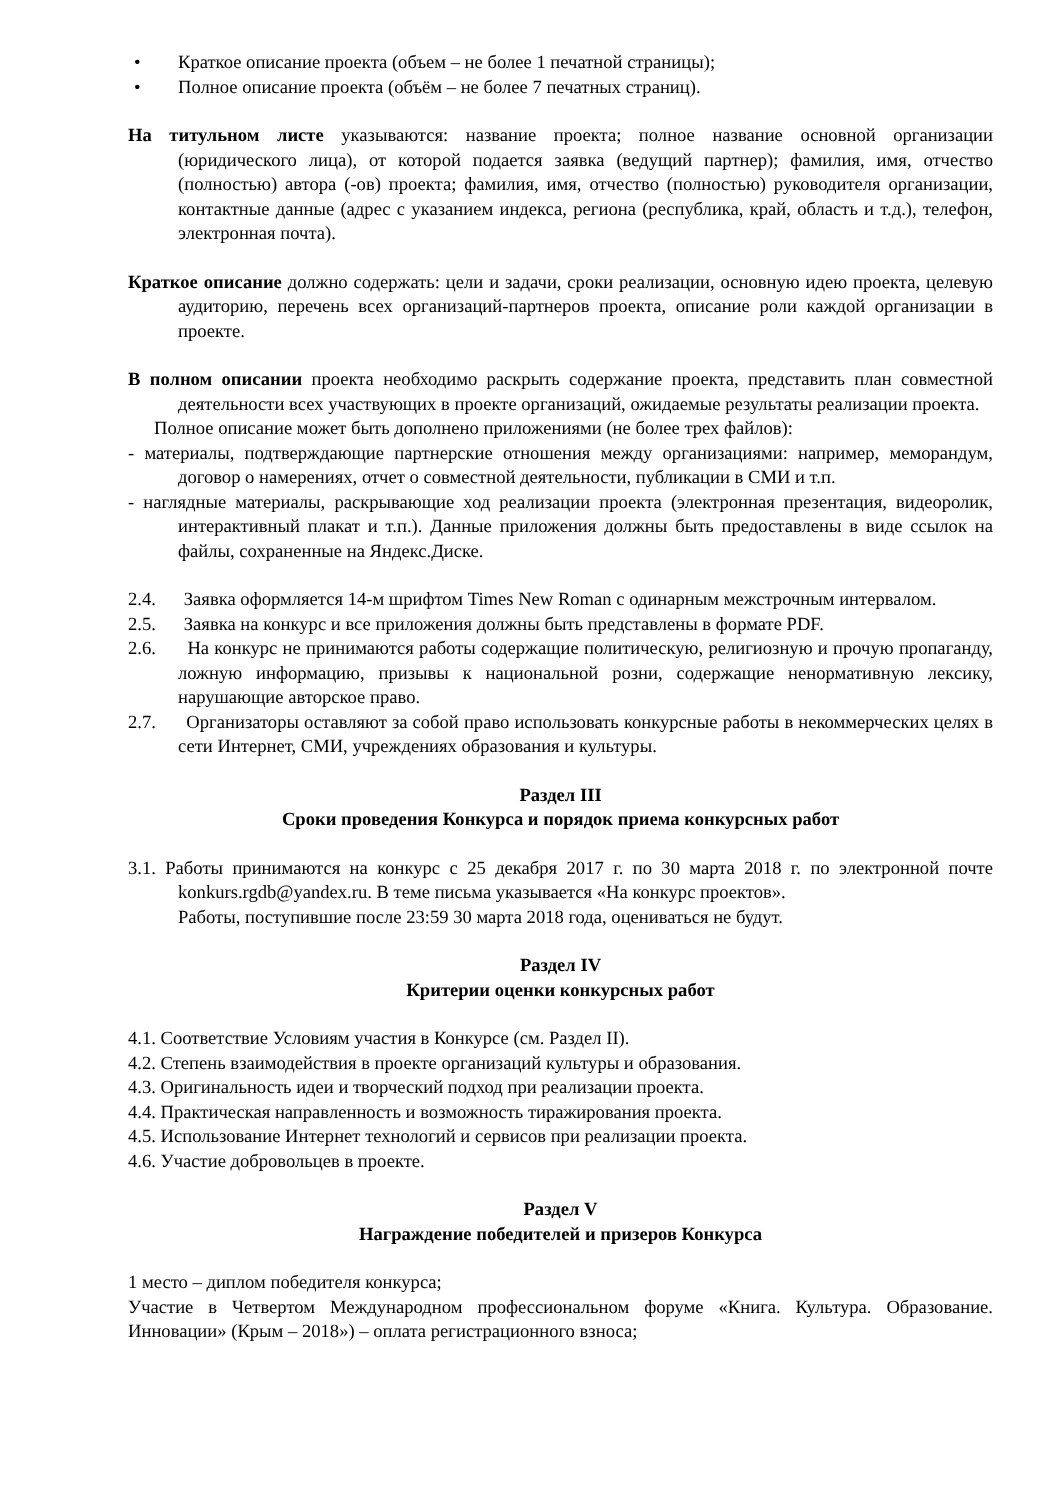• Краткое описание проекта (объем – не более 1 печатной страницы);
• Полное описание проекта (объём – не более 7 печатных страниц).
На титульном листе указываются: название проекта; полное название основной организации (юридического лица), от которой подается заявка (ведущий партнер); фамилия, имя, отчество (полностью) автора (-ов) проекта; фамилия, имя, отчество (полностью) руководителя организации, контактные данные (адрес с указанием индекса, региона (республика, край, область и т.д.), телефон, электронная почта).
Краткое описание должно содержать: цели и задачи, сроки реализации, основную идею проекта, целевую аудиторию, перечень всех организаций-партнеров проекта, описание роли каждой организации в проекте.
В полном описании проекта необходимо раскрыть содержание проекта, представить план совместной деятельности всех участвующих в проекте организаций, ожидаемые результаты реализации проекта.
Полное описание может быть дополнено приложениями (не более трех файлов):
- материалы, подтверждающие партнерские отношения между организациями: например, меморандум, договор о намерениях, отчет о совместной деятельности, публикации в СМИ и т.п.
- наглядные материалы, раскрывающие ход реализации проекта (электронная презентация, видеоролик, интерактивный плакат и т.п.). Данные приложения должны быть предоставлены в виде ссылок на файлы, сохраненные на Яндекс.Диске.
2.4. Заявка оформляется 14-м шрифтом Times New Roman с одинарным межстрочным интервалом.
2.5. Заявка на конкурс и все приложения должны быть представлены в формате PDF.
2.6. На конкурс не принимаются работы содержащие политическую, религиозную и прочую пропаганду, ложную информацию, призывы к национальной розни, содержащие ненормативную лексику, нарушающие авторское право.
2.7. Организаторы оставляют за собой право использовать конкурсные работы в некоммерческих целях в сети Интернет, СМИ, учреждениях образования и культуры.
Раздел III
Сроки проведения Конкурса и порядок приема конкурсных работ
3.1. Работы принимаются на конкурс с 25 декабря 2017 г. по 30 марта 2018 г. по электронной почте konkurs.rgdb@yandex.ru. В теме письма указывается «На конкурс проектов».
Работы, поступившие после 23:59 30 марта 2018 года, оцениваться не будут.
Раздел IV
Критерии оценки конкурсных работ
4.1. Соответствие Условиям участия в Конкурсе (см. Раздел II).
4.2. Степень взаимодействия в проекте организаций культуры и образования.
4.3. Оригинальность идеи и творческий подход при реализации проекта.
4.4. Практическая направленность и возможность тиражирования проекта.
4.5. Использование Интернет технологий и сервисов при реализации проекта.
4.6. Участие добровольцев в проекте.
Раздел V
Награждение победителей и призеров Конкурса
1 место – диплом победителя конкурса;
Участие в Четвертом Международном профессиональном форуме «Книга. Культура. Образование. Инновации» (Крым – 2018») – оплата регистрационного взноса;